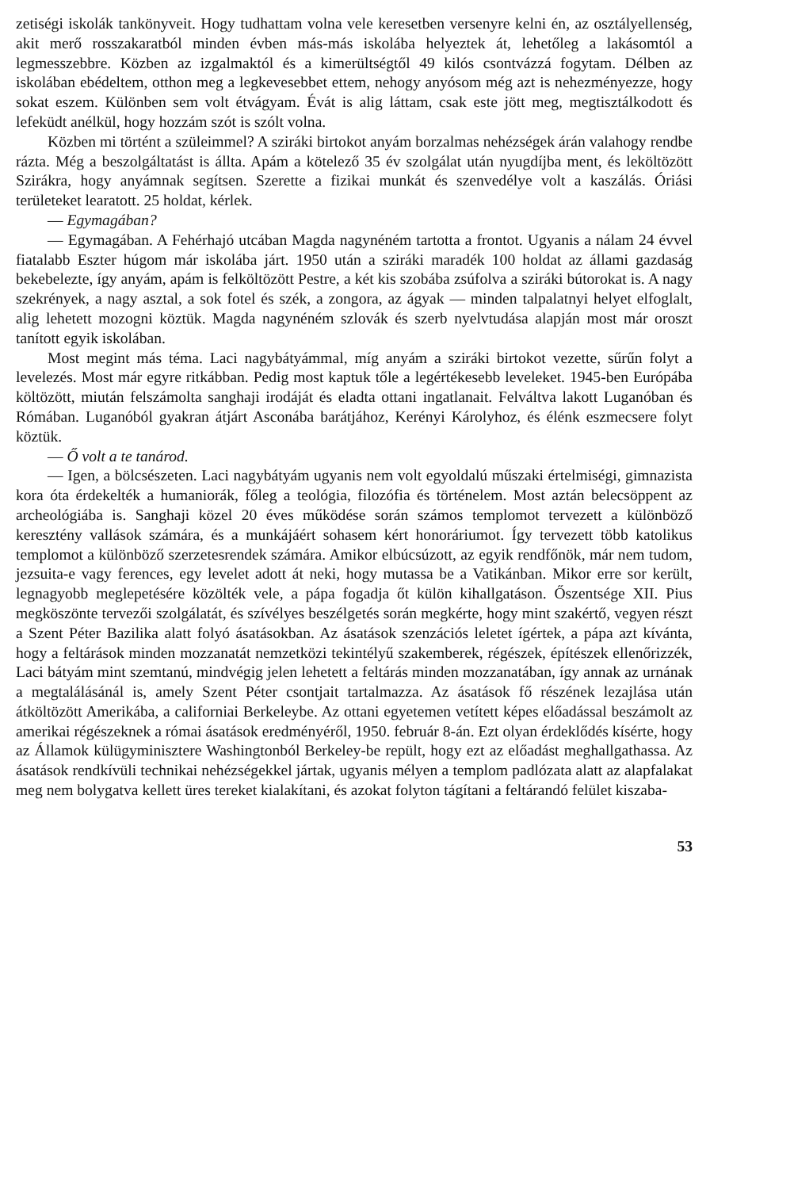zetiségi iskolák tankönyveit. Hogy tudhattam volna vele keresetben versenyre kelni én, az osztályellenség, akit merő rosszakaratból minden évben más-más iskolába helyeztek át, lehetőleg a lakásomtól a legmesszebbre. Közben az izgalmaktól és a kimerültségtől 49 kilós csontvázzá fogytam. Délben az iskolában ebédeltem, otthon meg a legkevesebbet ettem, nehogy anyósom még azt is nehezményezze, hogy sokat eszem. Különben sem volt étvágyam. Évát is alig láttam, csak este jött meg, megtisztálkodott és lefeküdt anélkül, hogy hozzám szót is szólt volna.
Közben mi történt a szüleimmel? A sziráki birtokot anyám borzalmas nehézségek árán valahogy rendbe rázta. Még a beszolgáltatást is állta. Apám a kötelező 35 év szolgálat után nyugdíjba ment, és leköltözött Szirákra, hogy anyámnak segítsen. Szerette a fizikai munkát és szenvedélye volt a kaszálás. Óriási területeket learatott. 25 holdat, kérlek.
— Egymagában?
— Egymagában. A Fehérhajó utcában Magda nagynéném tartotta a frontot. Ugyanis a nálam 24 évvel fiatalabb Eszter húgom már iskolába járt. 1950 után a sziráki maradék 100 holdat az állami gazdaság bekebelezte, így anyám, apám is felköltözött Pestre, a két kis szobába zsúfolva a sziráki bútorokat is. A nagy szekrények, a nagy asztal, a sok fotel és szék, a zongora, az ágyak — minden talpalatnyi helyet elfoglalt, alig lehetett mozogni köztük. Magda nagynéném szlovák és szerb nyelvtudása alapján most már oroszt tanított egyik iskolában.
Most megint más téma. Laci nagybátyámmal, míg anyám a sziráki birtokot vezette, sűrűn folyt a levelezés. Most már egyre ritkábban. Pedig most kaptuk tőle a legértékesebb leveleket. 1945-ben Európába költözött, miután felszámolta sanghaji irodáját és eladta ottani ingatlanait. Felváltva lakott Luganóban és Rómában. Luganóból gyakran átjárt Asconába barátjához, Kerényi Károlyhoz, és élénk eszmecsere folyt köztük.
— Ő volt a te tanárod.
— Igen, a bölcsészeten. Laci nagybátyám ugyanis nem volt egyoldalú műszaki értelmiségi, gimnazista kora óta érdekelték a humaniorák, főleg a teológia, filozófia és történelem. Most aztán belecsöppent az archeológiába is. Sanghaji közel 20 éves működése során számos templomot tervezett a különböző keresztény vallások számára, és a munkájáért sohasem kért honoráriumot. Így tervezett több katolikus templomot a különböző szerzetesrendek számára. Amikor elbúcsúzott, az egyik rendfőnök, már nem tudom, jezsuita-e vagy ferences, egy levelet adott át neki, hogy mutassa be a Vatikánban. Mikor erre sor került, legnagyobb meglepetésére közölték vele, a pápa fogadja őt külön kihallgatáson. Őszentsége XII. Pius megköszönte tervezői szolgálatát, és szívélyes beszélgetés során megkérte, hogy mint szakértő, vegyen részt a Szent Péter Bazilika alatt folyó ásatásokban. Az ásatások szenzációs leletet ígértek, a pápa azt kívánta, hogy a feltárások minden mozzanatát nemzetközi tekintélyű szakemberek, régészek, építészek ellenőrizzék, Laci bátyám mint szemtanú, mindvégig jelen lehetett a feltárás minden mozzanatában, így annak az urnának a megtalálásánál is, amely Szent Péter csontjait tartalmazza. Az ásatások fő részének lezajlása után átköltözött Amerikába, a californiai Berkeleybe. Az ottani egyetemen vetített képes előadással beszámolt az amerikai régészeknek a római ásatások eredményéről, 1950. február 8-án. Ezt olyan érdeklődés kísérte, hogy az Államok külügyminisztere Washingtonból Berkeley-be repült, hogy ezt az előadást meghallgathassa. Az ásatások rendkívüli technikai nehézségekkel jártak, ugyanis mélyen a templom padlózata alatt az alapfalakat meg nem bolygatva kellett üres tereket kialakítani, és azokat folyton tágítani a feltárandó felület kiszaba-
53